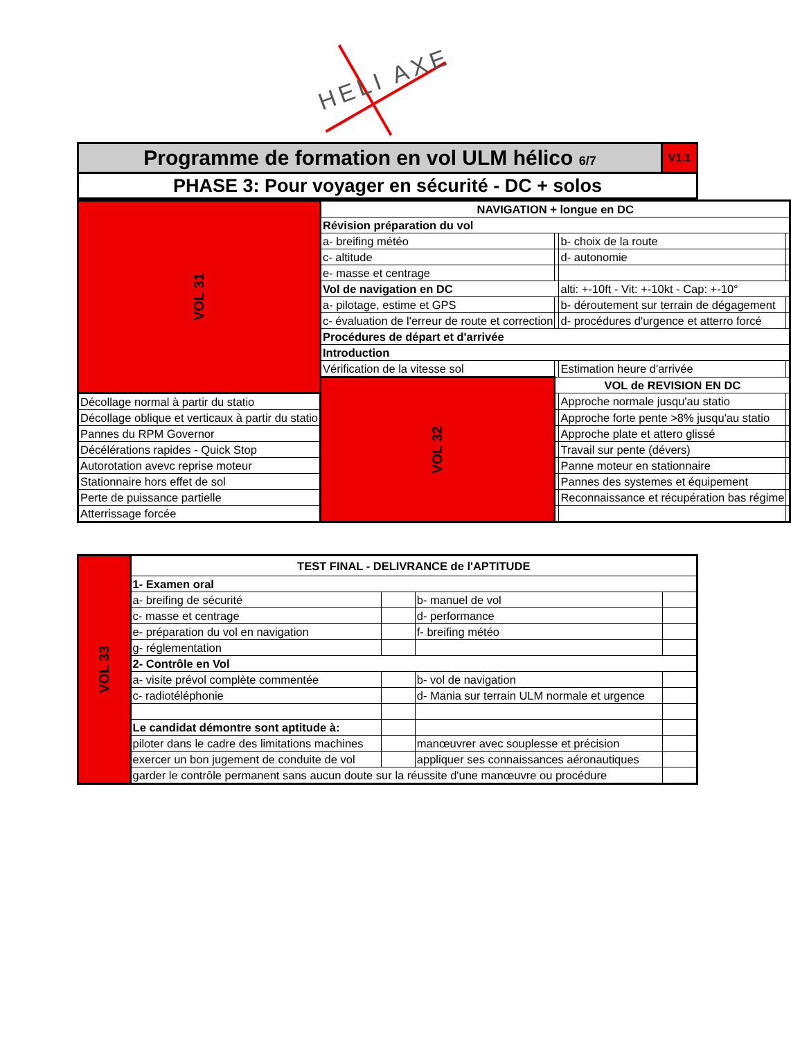HELI AXE
| Programme de formation en vol ULM hélico 6/7 | V1.1 |
| PHASE 3: Pour voyager en sécurité - DC + solos | |
| VOL 31 | NAVIGATION + longue en DC | | | |
| | Révision préparation du vol | | | |
| | a- breifing météo | | b- choix de la route | |
| | c- altitude | | d- autonomie | |
| | e- masse et centrage | | | |
| | Vol de navigation en DC | | alti: +-10ft - Vit: +-10kt - Cap: +-10° | |
| | a- pilotage, estime et GPS | | b- déroutement sur terrain de dégagement | |
| | c- évaluation de l'erreur de route et correction | | d- procédures d'urgence et atterro forcé | |
| | Procédures de départ et d'arrivée | | | |
| | Introduction | | | |
| | Vérification de la vitesse sol | | Estimation heure d'arrivée | |
| | VOL 32 | VOL de REVISION EN DC | | |
| Décollage normal à partir du statio | | | Approche normale jusqu'au statio | |
| Décollage oblique et verticaux à partir du statio | | | Approche forte pente >8% jusqu'au statio | |
| Pannes du RPM Governor | | | Approche plate et attero glissé | |
| Décélérations rapides - Quick Stop | | | Travail sur pente (dévers) | |
| Autorotation avevc reprise moteur | | | Panne moteur en stationnaire | |
| Stationnaire hors effet de sol | | | Pannes des systemes et équipement | |
| Perte de puissance partielle | | | Reconnaissance et récupération bas régime | |
| Atterrissage forcée | | | | |
| VOL 33 | TEST FINAL - DELIVRANCE de l'APTITUDE | | | |
| | 1- Examen oral | | | |
| | a- breifing de sécurité | | b- manuel de vol | |
| | c- masse et centrage | | d- performance | |
| | e- préparation du vol en navigation | | f- breifing météo | |
| | g- réglementation | | | |
| | 2- Contrôle en Vol | | | |
| | a- visite prévol complète commentée | | b- vol de navigation | |
| | c- radiotéléphonie | | d- Mania sur terrain ULM normale et urgence | |
| | Le candidat démontre sont aptitude à: | | | |
| | piloter dans le cadre des limitations machines | | manœuvrer avec souplesse et précision | |
| | exercer un bon jugement de conduite de vol | | appliquer ses connaissances aéronautiques | |
| | garder le contrôle permanent sans aucun doute sur la réussite d'une manœuvre ou procédure | | | |